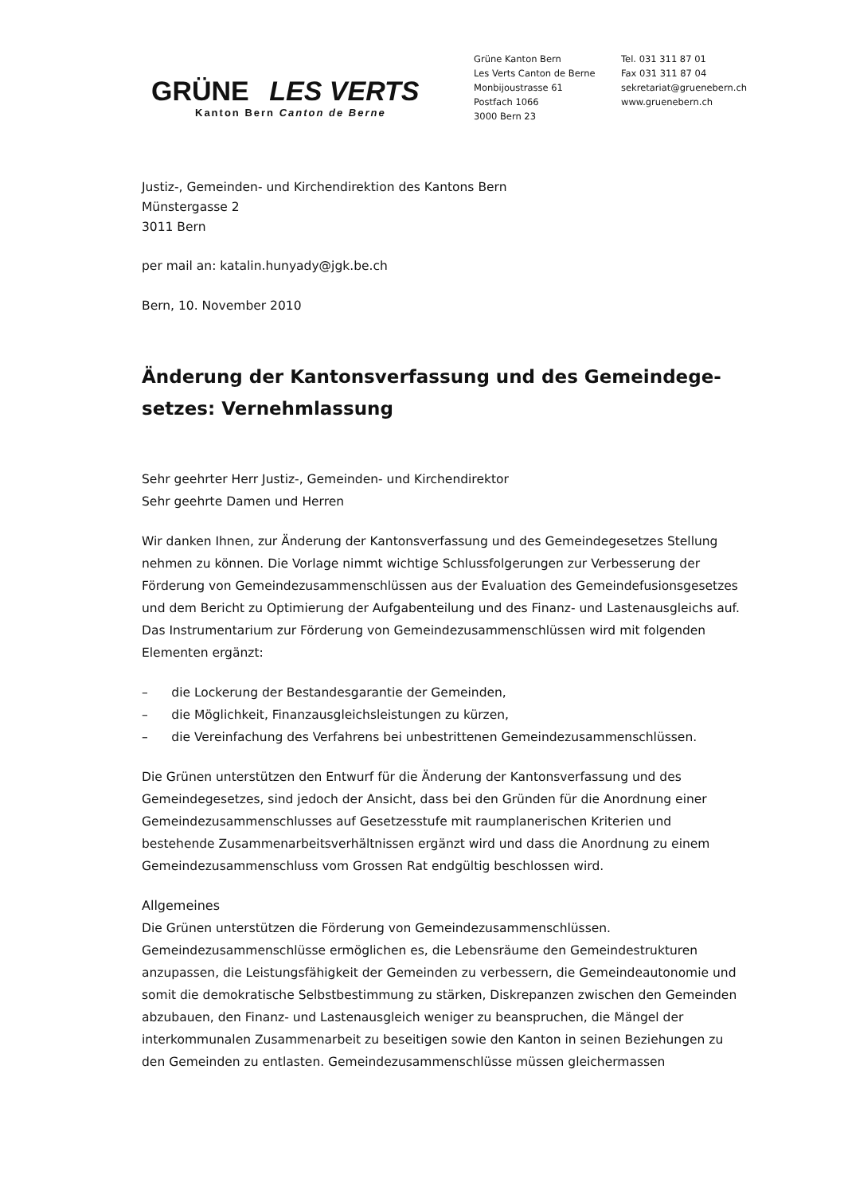GRÜNE LES VERTS
Kanton Bern Canton de Berne
Grüne Kanton Bern
Les Verts Canton de Berne
Monbijoustrasse 61
Postfach 1066
3000 Bern 23
Tel. 031 311 87 01
Fax 031 311 87 04
sekretariat@gruenebern.ch
www.gruenebern.ch
Justiz-, Gemeinden- und Kirchendirektion des Kantons Bern
Münstergasse 2
3011 Bern
per mail an: katalin.hunyady@jgk.be.ch
Bern, 10. November 2010
Änderung der Kantonsverfassung und des Gemeindege-setzes: Vernehmlassung
Sehr geehrter Herr Justiz-, Gemeinden- und Kirchendirektor
Sehr geehrte Damen und Herren
Wir danken Ihnen, zur Änderung der Kantonsverfassung und des Gemeindegesetzes Stellung nehmen zu können. Die Vorlage nimmt wichtige Schlussfolgerungen zur Verbesserung der Förderung von Gemeindezusammenschlüssen aus der Evaluation des Gemeindefusionsgesetzes und dem Bericht zu Optimierung der Aufgabenteilung und des Finanz- und Lastenausgleichs auf. Das Instrumentarium zur Förderung von Gemeindezusammenschlüssen wird mit folgenden Elementen ergänzt:
– die Lockerung der Bestandesgarantie der Gemeinden,
– die Möglichkeit, Finanzausgleichsleistungen zu kürzen,
– die Vereinfachung des Verfahrens bei unbestrittenen Gemeindezusammenschlüssen.
Die Grünen unterstützen den Entwurf für die Änderung der Kantonsverfassung und des Gemeindegesetzes, sind jedoch der Ansicht, dass bei den Gründen für die Anordnung einer Gemeindezusammenschlusses auf Gesetzesstufe mit raumplanerischen Kriterien und bestehende Zusammenarbeitsverhältnissen ergänzt wird und dass die Anordnung zu einem Gemeindezusammenschluss vom Grossen Rat endgültig beschlossen wird.
Allgemeines
Die Grünen unterstützen die Förderung von Gemeindezusammenschlüssen. Gemeindezusammenschlüsse ermöglichen es, die Lebensräume den Gemeindestrukturen anzupassen, die Leistungsfähigkeit der Gemeinden zu verbessern, die Gemeindeautonomie und somit die demokratische Selbstbestimmung zu stärken, Diskrepanzen zwischen den Gemeinden abzubauen, den Finanz- und Lastenausgleich weniger zu beanspruchen, die Mängel der interkommunalen Zusammenarbeit zu beseitigen sowie den Kanton in seinen Beziehungen zu den Gemeinden zu entlasten. Gemeindezusammenschlüsse müssen gleichermassen